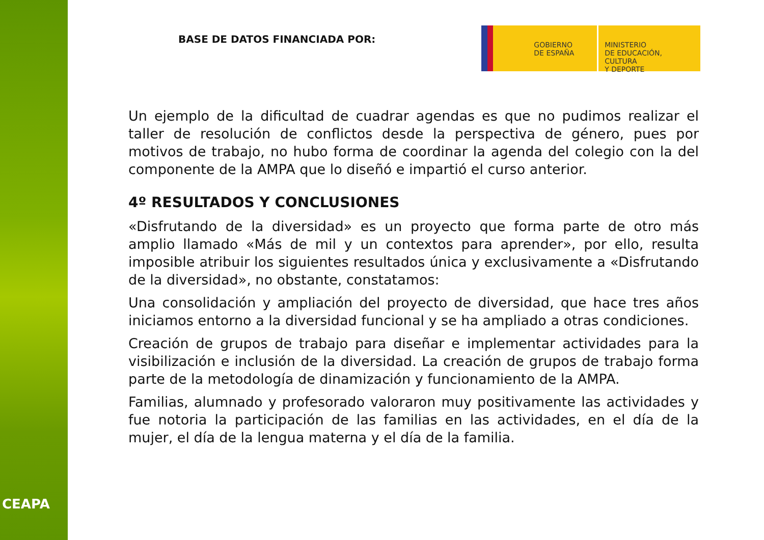CEAPA
BASE DE DATOS FINANCIADA POR:
GOBIERNO
DE ESPAÑA
MINISTERIO
DE EDUCACIÓN, CULTURA
Y DEPORTE
Un ejemplo de la dificultad de cuadrar agendas es que no pudimos realizar el taller de resolución de conflictos desde la perspectiva de género, pues por motivos de trabajo, no hubo forma de coordinar la agenda del colegio con la del componente de la AMPA que lo diseñó e impartió el curso anterior.
4º RESULTADOS Y CONCLUSIONES
«Disfrutando de la diversidad» es un proyecto que forma parte de otro más amplio llamado «Más de mil y un contextos para aprender», por ello, resulta imposible atribuir los siguientes resultados única y exclusivamente a «Disfrutando de la diversidad», no obstante, constatamos:
Una consolidación y ampliación del proyecto de diversidad, que hace tres años iniciamos entorno a la diversidad funcional y se ha ampliado a otras condiciones.
Creación de grupos de trabajo para diseñar e implementar actividades para la visibilización e inclusión de la diversidad. La creación de grupos de trabajo forma parte de la metodología de dinamización y funcionamiento de la AMPA.
Familias, alumnado y profesorado valoraron muy positivamente las actividades y fue notoria la participación de las familias en las actividades, en el día de la mujer, el día de la lengua materna y el día de la familia.